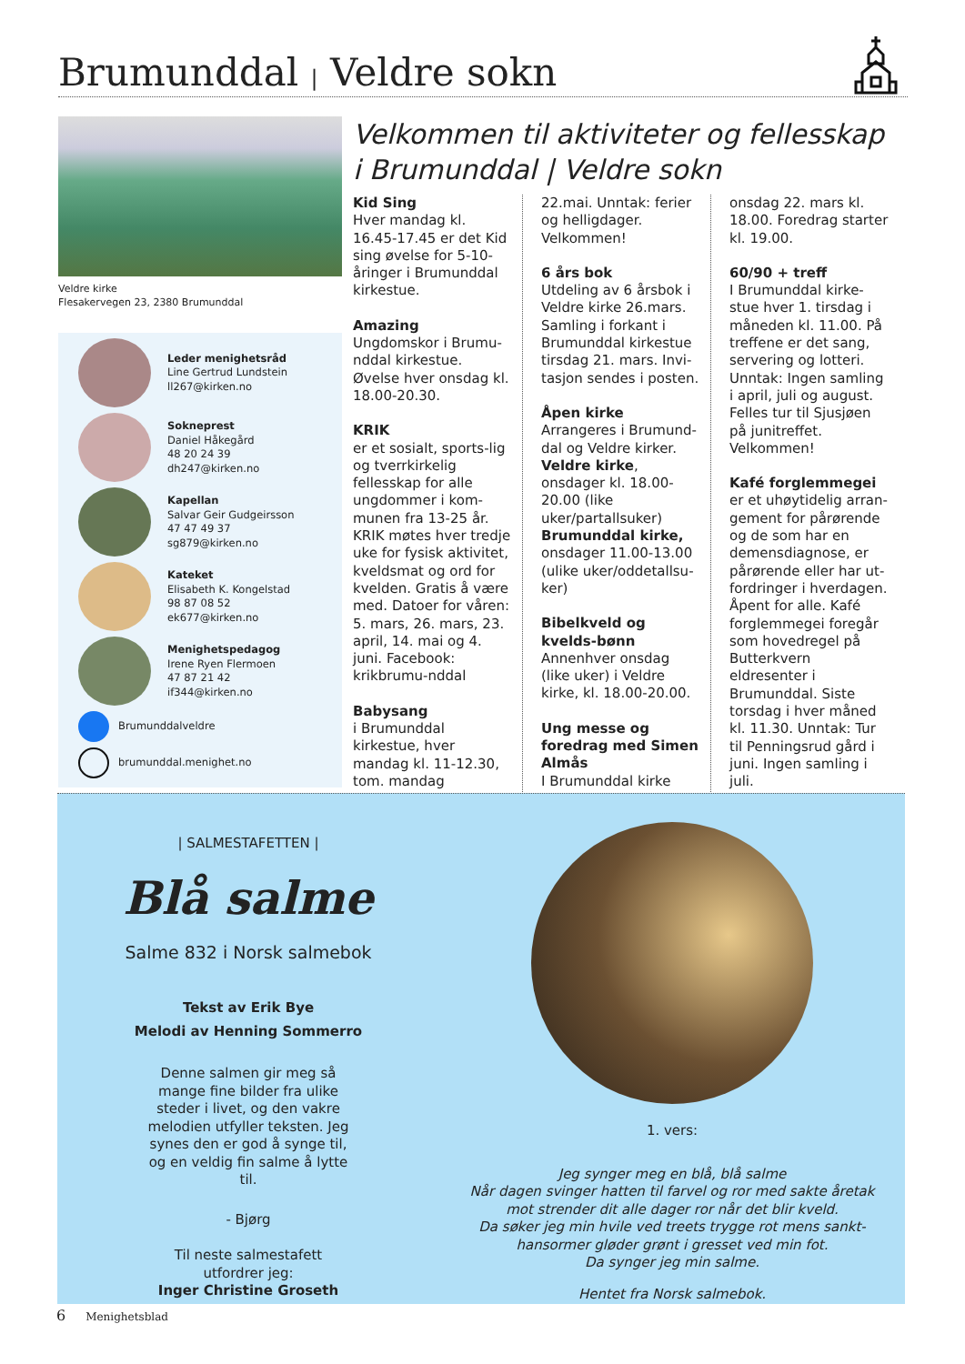Brumunddal | Veldre sokn
Veldre kirke
Flesakervegen 23, 2380 Brumunddal
Leder menighetsråd
Line Gertrud Lundstein
ll267@kirken.no
Sokneprest
Daniel Håkegård
48 20 24 39
dh247@kirken.no
Kapellan
Salvar Geir Gudgeirsson
47 47 49 37
sg879@kirken.no
Kateket
Elisabeth K. Kongelstad
98 87 08 52
ek677@kirken.no
Menighetspedagog
Irene Ryen Flermoen
47 87 21 42
if344@kirken.no
Brumunddalveldre
brumunddal.menighet.no
Velkommen til aktiviteter og fellesskap i Brumunddal | Veldre sokn
Kid Sing
Hver mandag kl. 16.45-17.45 er det Kid sing øvelse for 5-10-åringer i Brumunddal kirkestue.
Amazing
Ungdomskor i Brumu-nddal kirkestue. Øvelse hver onsdag kl. 18.00-20.30.
KRIK
er et sosialt, sports-lig og tverrkirkelig fellesskap for alle ungdommer i kom-munen fra 13-25 år. KRIK møtes hver tredje uke for fysisk aktivitet, kveldsmat og ord for kvelden. Gratis å være med. Datoer for våren: 5. mars, 26. mars, 23. april, 14. mai og 4. juni. Facebook: krikbrumu-nddal
Babysang
i Brumunddal kirkestue, hver mandag kl. 11-12.30, tom. mandag
22.mai. Unntak: ferier og helligdager. Velkommen!
6 års bok
Utdeling av 6 årsbok i Veldre kirke 26.mars. Samling i forkant i Brumunddal kirkestue tirsdag 21. mars. Invi-tasjon sendes i posten.
Åpen kirke
Arrangeres i Brumund-dal og Veldre kirker. Veldre kirke, onsdager kl. 18.00-20.00 (like uker/partallsuker) Brumunddal kirke, onsdager 11.00-13.00 (ulike uker/oddetallsu-ker)
Bibelkveld og kvelds-bønn
Annenhver onsdag (like uker) i Veldre kirke, kl. 18.00-20.00.
Ung messe og foredrag med Simen Almås
I Brumunddal kirke
onsdag 22. mars kl. 18.00. Foredrag starter kl. 19.00.
60/90 + treff
I Brumunddal kirke-stue hver 1. tirsdag i måneden kl. 11.00. På treffene er det sang, servering og lotteri. Unntak: Ingen samling i april, juli og august. Felles tur til Sjusjøen på junitreffet. Velkommen!
Kafé forglemmegei
er et uhøytidelig arran-gement for pårørende og de som har en demensdiagnose, er pårørende eller har ut-fordringer i hverdagen. Åpent for alle. Kafé forglemmegei foregår som hovedregel på Butterkvern eldresenter i Brumunddal. Siste torsdag i hver måned kl. 11.30. Unntak: Tur til Penningsrud gård i juni. Ingen samling i juli.
| SALMESTAFETTEN |
Blå salme
Salme 832 i Norsk salmebok
Tekst av Erik Bye
Melodi av Henning Sommerro
Denne salmen gir meg så mange fine bilder fra ulike steder i livet, og den vakre melodien utfyller teksten. Jeg synes den er god å synge til, og en veldig fin salme å lytte til.
- Bjørg
Til neste salmestafett utfordrer jeg:
Inger Christine Groseth
1. vers:
Jeg synger meg en blå, blå salme
Når dagen svinger hatten til farvel og ror med sakte åretak
mot strender dit alle dager ror når det blir kveld.
Da søker jeg min hvile ved treets trygge rot mens sankt-
hansormer gløder grønt i gresset ved min fot.
Da synger jeg min salme.
Hentet fra Norsk salmebok.
6 Menighetsblad